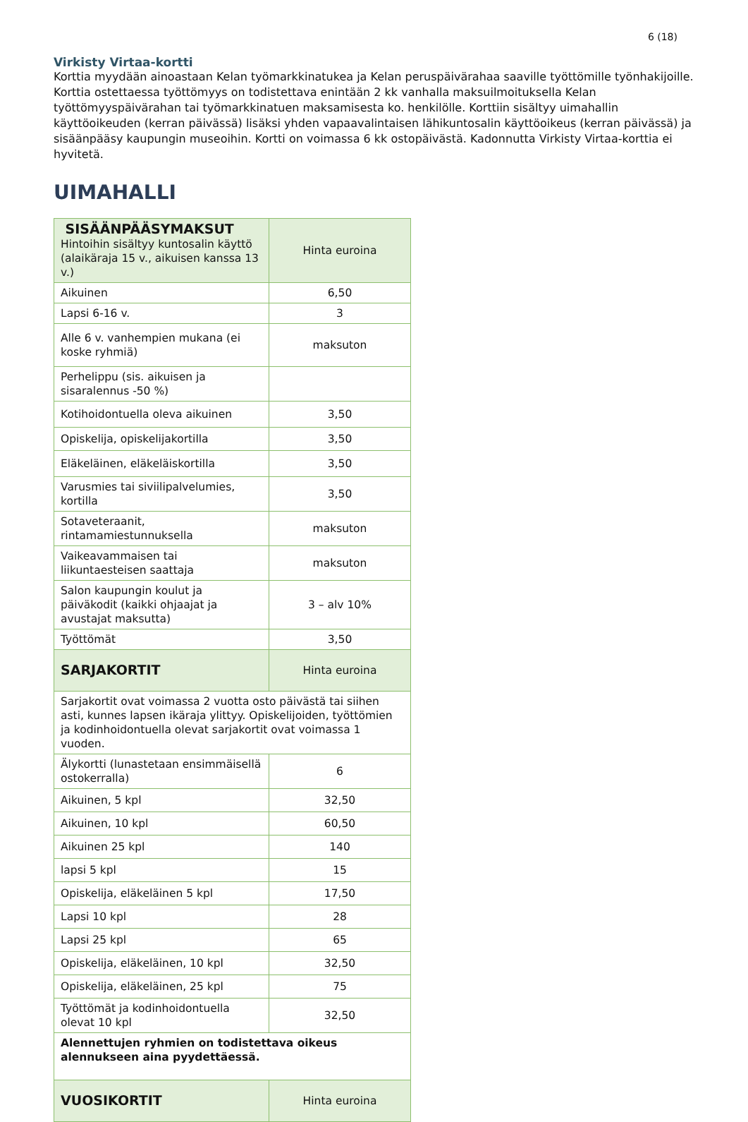6 (18)
Virkisty Virtaa-kortti
Korttia myydään ainoastaan Kelan työmarkkinatukea ja Kelan peruspäivärahaa saaville työttömille työnhakijoille. Korttia ostettaessa työttömyys on todistettava enintään 2 kk vanhalla maksuilmoituksella Kelan työttömyyspäivärahan tai työmarkkinatuen maksamisesta ko. henkilölle. Korttiin sisältyy uimahallin käyttöoikeuden (kerran päivässä) lisäksi yhden vapaavalintaisen lähikuntosalin käyttöoikeus (kerran päivässä) ja sisäänpääsy kaupungin museoihin. Kortti on voimassa 6 kk ostopäivästä. Kadonnutta Virkisty Virtaa-korttia ei hyvitetä.
UIMAHALLI
| SISÄÄNPÄÄSYMAKSUT Hintoihin sisältyy kuntosalin käyttö (alaikäraja 15 v., aikuisen kanssa 13 v.) | Hinta euroina |
| Aikuinen | 6,50 |
| Lapsi 6-16 v. | 3 |
| Alle 6 v. vanhempien mukana (ei koske ryhmiä) | maksuton |
| Perhelippu (sis. aikuisen ja sisaralennus -50 %) | |
| Kotihoidontuella oleva aikuinen | 3,50 |
| Opiskelija, opiskelijakortilla | 3,50 |
| Eläkeläinen, eläkeläiskortilla | 3,50 |
| Varusmies tai siviilipalvelumies, kortilla | 3,50 |
| Sotaveteraanit, rintamamiestunnuksella | maksuton |
| Vaikeavammaisen tai liikuntaesteisen saattaja | maksuton |
| Salon kaupungin koulut ja päiväkodit (kaikki ohjaajat ja avustajat maksutta) | 3 – alv 10% |
| Työttömät | 3,50 |
| SARJAKORTIT | Hinta euroina |
| Sarjakortit ovat voimassa 2 vuotta osto päivästä tai siihen asti, kunnes lapsen ikäraja ylittyy. Opiskelijoiden, työttömien ja kodinhoidontuella olevat sarjakortit ovat voimassa 1 vuoden. | |
| Älykortti (lunastetaan ensimmäisellä ostokerralla) | 6 |
| Aikuinen, 5 kpl | 32,50 |
| Aikuinen, 10 kpl | 60,50 |
| Aikuinen 25 kpl | 140 |
| lapsi 5 kpl | 15 |
| Opiskelija, eläkeläinen 5 kpl | 17,50 |
| Lapsi 10 kpl | 28 |
| Lapsi 25 kpl | 65 |
| Opiskelija, eläkeläinen, 10 kpl | 32,50 |
| Opiskelija, eläkeläinen, 25 kpl | 75 |
| Työttömät ja kodinhoidontuella olevat 10 kpl | 32,50 |
| Alennettujen ryhmien on todistettava oikeus alennukseen aina pyydettäessä. | |
| VUOSIKORTIT | Hinta euroina |